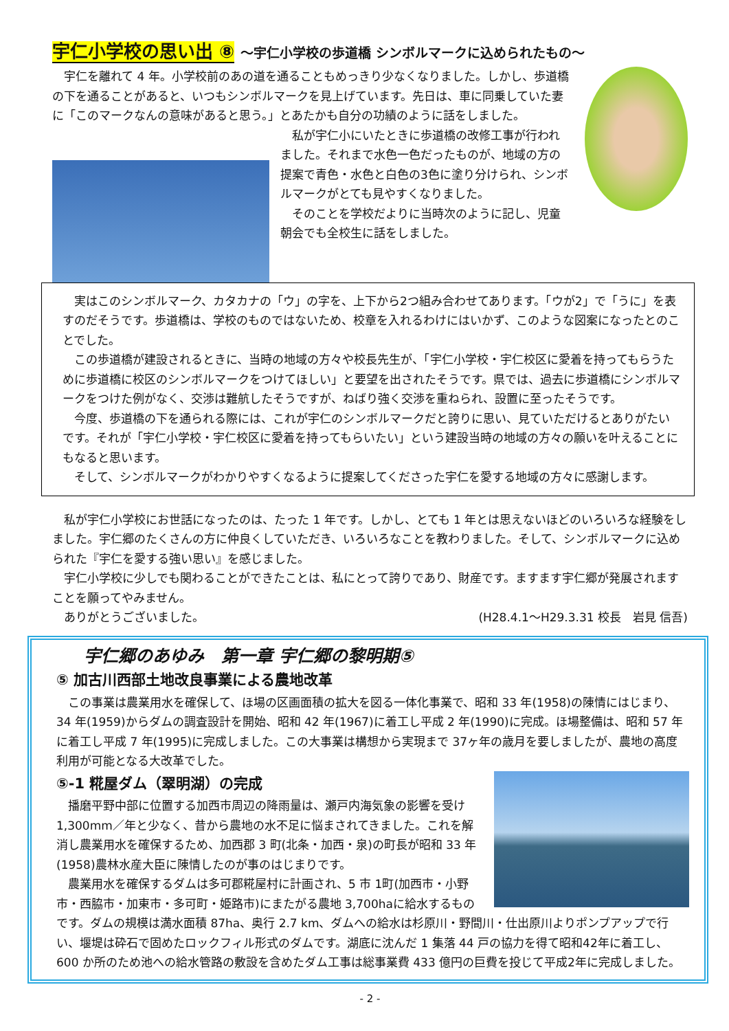宇仁小学校の思い出 ⑧ ～宇仁小学校の歩道橋 シンボルマークに込められたもの～
宇仁を離れて 4 年。小学校前のあの道を通ることもめっきり少なくなりました。しかし、歩道橋の下を通ることがあると、いつもシンボルマークを見上げています。先日は、車に同乗していた妻に「このマークなんの意味があると思う。」とあたかも自分の功績のように話をしました。
私が宇仁小にいたときに歩道橋の改修工事が行われました。それまで水色一色だったものが、地域の方の提案で青色・水色と白色の3色に塗り分けられ、シンボルマークがとても見やすくなりました。
そのことを学校だよりに当時次のように記し、児童朝会でも全校生に話をしました。
実はこのシンボルマーク、カタカナの「ウ」の字を、上下から2つ組み合わせてあります。「ウが2」で「うに」を表すのだそうです。歩道橋は、学校のものではないため、校章を入れるわけにはいかず、このような図案になったとのことでした。
この歩道橋が建設されるときに、当時の地域の方々や校長先生が、「宇仁小学校・宇仁校区に愛着を持ってもらうために歩道橋に校区のシンボルマークをつけてほしい」と要望を出されたそうです。県では、過去に歩道橋にシンボルマークをつけた例がなく、交渉は難航したそうですが、ねばり強く交渉を重ねられ、設置に至ったそうです。
今度、歩道橋の下を通られる際には、これが宇仁のシンボルマークだと誇りに思い、見ていただけるとありがたいです。それが「宇仁小学校・宇仁校区に愛着を持ってもらいたい」という建設当時の地域の方々の願いを叶えることにもなると思います。
そして、シンボルマークがわかりやすくなるように提案してくださった宇仁を愛する地域の方々に感謝します。
私が宇仁小学校にお世話になったのは、たった 1 年です。しかし、とても 1 年とは思えないほどのいろいろな経験をしました。宇仁郷のたくさんの方に仲良くしていただき、いろいろなことを教わりました。そして、シンボルマークに込められた『宇仁を愛する強い思い』を感じました。
宇仁小学校に少しでも関わることができたことは、私にとって誇りであり、財産です。ますます宇仁郷が発展されますことを願ってやみません。
ありがとうございました。 (H28.4.1～H29.3.31 校長　岩見 信吾)
宇仁郷のあゆみ　第一章 宇仁郷の黎明期⑤
⑤ 加古川西部土地改良事業による農地改革
この事業は農業用水を確保して、ほ場の区画面積の拡大を図る一体化事業で、昭和 33 年(1958)の陳情にはじまり、34 年(1959)からダムの調査設計を開始、昭和 42 年(1967)に着工し平成 2 年(1990)に完成。ほ場整備は、昭和 57 年に着工し平成 7 年(1995)に完成しました。この大事業は構想から実現まで 37ヶ年の歳月を要しましたが、農地の高度利用が可能となる大改革でした。
⑤-1 糀屋ダム（翠明湖）の完成
播磨平野中部に位置する加西市周辺の降雨量は、瀬戸内海気象の影響を受け 1,300mm／年と少なく、昔から農地の水不足に悩まされてきました。これを解消し農業用水を確保するため、加西郡 3 町(北条・加西・泉)の町長が昭和 33 年(1958)農林水産大臣に陳情したのが事のはじまりです。
農業用水を確保するダムは多可郡糀屋村に計画され、5 市 1町(加西市・小野市・西脇市・加東市・多可町・姫路市)にまたがる農地 3,700haに給水するものです。ダムの規模は満水面積 87ha、奥行 2.7 km、ダムへの給水は杉原川・野間川・仕出原川よりポンプアップで行い、堰堤は砕石で固めたロックフィル形式のダムです。湖底に沈んだ 1 集落 44 戸の協力を得て昭和42年に着工し、600 か所のため池への給水管路の敷設を含めたダム工事は総事業費 433 億円の巨費を投じて平成2年に完成しました。
- 2 -